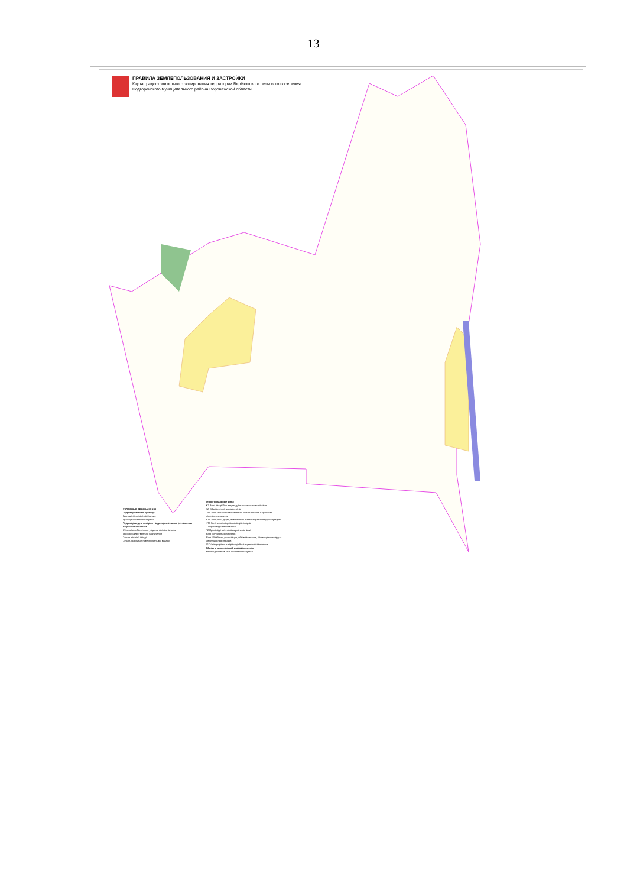13
ПРАВИЛА ЗЕМЛЕПОЛЬЗОВАНИЯ И ЗАСТРОЙКИ
Карта градостроительного зонирования территории Берёзовского сельского поселения
Подгоренского муниципального района Воронежской области
УСЛОВНЫЕ ОБОЗНАЧЕНИЯ
Территориальные границы
Граница сельского поселения
Граница населенного пункта
Территории, для которых градостроительные регламенты не устанавливаются
Сельскохозяйственные угодья в составе земель сельскохозяйственного назначения
Земли лесного фонда
Земли, покрытые поверхностными водами
Территориальные зоны
Ж1 Зона застройки индивидуальными жилыми домами
ОД Общественно-деловая зона
СХ1 Зона сельскохозяйственного использования в границах населенных пунктов
ИТ1 Зона улиц, дорог, инженерной и транспортной инфраструктуры
ИТ2 Зона железнодорожного транспорта
П1 Производственная зона
П2 Производственно-коммунальная зона
Зона ритуальных объектов
Зона обработки, утилизации, обезвреживания, размещения твердых коммунальных отходов
Р1 Зона природных территорий и защитного озеленения
Объекты транспортной инфраструктуры
Улично-дорожная сеть населенного пункта